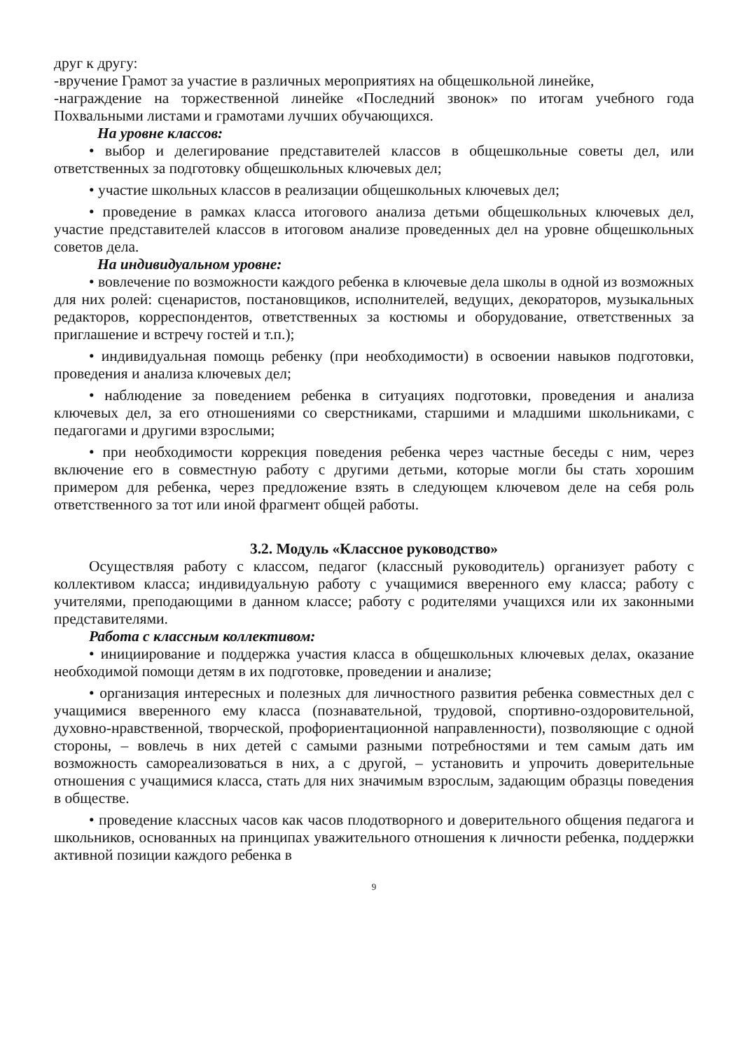друг к другу:
-вручение Грамот за участие в различных мероприятиях на общешкольной линейке,
-награждение на торжественной линейке «Последний звонок» по итогам учебного года Похвальными листами и грамотами лучших обучающихся.
На уровне классов:
• выбор и делегирование представителей классов в общешкольные советы дел, или ответственных за подготовку общешкольных ключевых дел;
• участие школьных классов в реализации общешкольных ключевых дел;
• проведение в рамках класса итогового анализа детьми общешкольных ключевых дел, участие представителей классов в итоговом анализе проведенных дел на уровне общешкольных советов дела.
На индивидуальном уровне:
• вовлечение по возможности каждого ребенка в ключевые дела школы в одной из возможных для них ролей: сценаристов, постановщиков, исполнителей, ведущих, декораторов, музыкальных редакторов, корреспондентов, ответственных за костюмы и оборудование, ответственных за приглашение и встречу гостей и т.п.);
• индивидуальная помощь ребенку (при необходимости) в освоении навыков подготовки, проведения и анализа ключевых дел;
• наблюдение за поведением ребенка в ситуациях подготовки, проведения и анализа ключевых дел, за его отношениями со сверстниками, старшими и младшими школьниками, с педагогами и другими взрослыми;
• при необходимости коррекция поведения ребенка через частные беседы с ним, через включение его в совместную работу с другими детьми, которые могли бы стать хорошим примером для ребенка, через предложение взять в следующем ключевом деле на себя роль ответственного за тот или иной фрагмент общей работы.
3.2. Модуль «Классное руководство»
Осуществляя работу с классом, педагог (классный руководитель) организует работу с коллективом класса; индивидуальную работу с учащимися вверенного ему класса; работу с учителями, преподающими в данном классе; работу с родителями учащихся или их законными представителями.
Работа с классным коллективом:
• инициирование и поддержка участия класса в общешкольных ключевых делах, оказание необходимой помощи детям в их подготовке, проведении и анализе;
• организация интересных и полезных для личностного развития ребенка совместных дел с учащимися вверенного ему класса (познавательной, трудовой, спортивно-оздоровительной, духовно-нравственной, творческой, профориентационной направленности), позволяющие с одной стороны, – вовлечь в них детей с самыми разными потребностями и тем самым дать им возможность самореализоваться в них, а с другой, – установить и упрочить доверительные отношения с учащимися класса, стать для них значимым взрослым, задающим образцы поведения в обществе.
• проведение классных часов как часов плодотворного и доверительного общения педагога и школьников, основанных на принципах уважительного отношения к личности ребенка, поддержки активной позиции каждого ребенка в
9